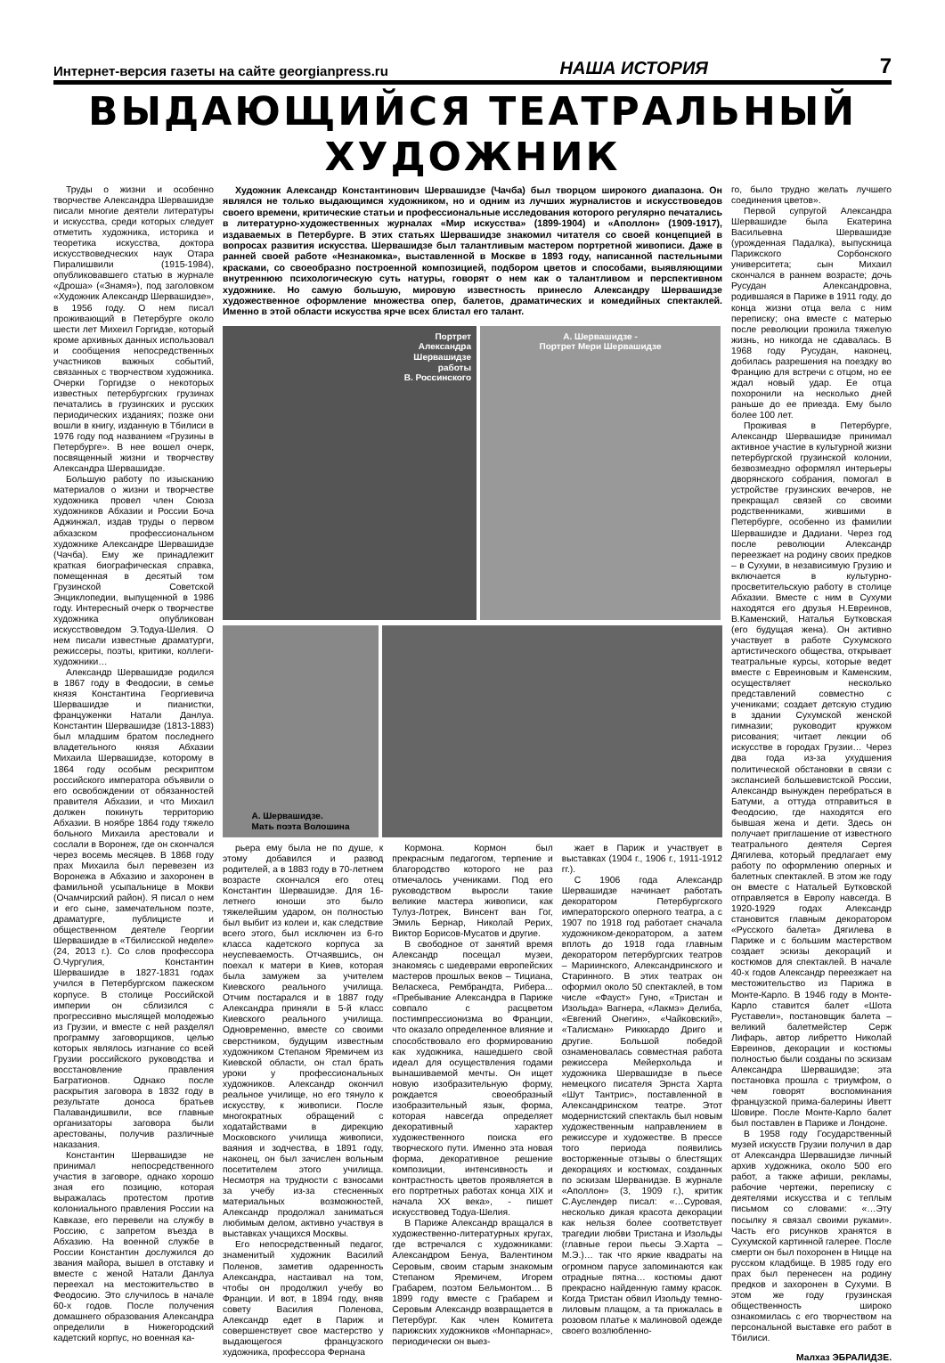Интернет-версия газеты на сайте georgianpress.ru НАША ИСТОРИЯ 7
ВЫДАЮЩИЙСЯ ТЕАТРАЛЬНЫЙ ХУДОЖНИК
Труды о жизни и особенно творчестве Александра Шервашидзе писали многие деятели литературы и искусства, среди которых следует отметить художника, историка и теоретика искусства, доктора искусствоведческих наук Отара Пиралишвили (1915-1984), опубликовавшего статью в журнале «Дроша» («Знамя»), под заголовком «Художник Александр Шервашидзе», в 1956 году. О нем писал проживающий в Петербурге около шести лет Михеил Горгидзе, который кроме архивных данных использовал и сообщения непосредственных участников важных событий, связанных с творчеством художника. Очерки Горгидзе о некоторых известных петербургских грузинах печатались в грузинских и русских периодических изданиях; позже они вошли в книгу, изданную в Тбилиси в 1976 году под названием «Грузины в Петербурге». В нее вошел очерк, посвященный жизни и творчеству Александра Шервашидзе.
Большую работу по изысканию материалов о жизни и творчестве художника провел член Союза художников Абхазии и России Боча Аджинжал, издав труды о первом абхазском профессиональном художнике Александре Шервашидзе (Чачба). Ему же принадлежит краткая биографическая справка, помещенная в десятый том Грузинской Советской Энциклопедии, выпущенной в 1986 году. Интересный очерк о творчестве художника опубликован искусствоведом Э.Тодуа-Шелия. О нем писали известные драматурги, режиссеры, поэты, критики, коллеги-художники…
Александр Шервашидзе родился в 1867 году в Феодосии, в семье князя Константина Георгиевича Шервашидзе и пианистки, француженки Натали Данлуа. Константин Шервашидзе (1813-1883) был младшим братом последнего владетельного князя Абхазии Михаила Шервашидзе, которому в 1864 году особым рескриптом российского императора объявили о его освобождении от обязанностей правителя Абхазии, и что Михаил должен покинуть территорию Абхазии. В ноябре 1864 году тяжело больного Михаила арестовали и сослали в Воронеж, где он скончался через восемь месяцев. В 1868 году прах Михаила был перевезен из Воронежа в Абхазию и захоронен в фамильной усыпальнице в Мокви (Очамчирский район). Я писал о нем и его сыне, замечательном поэте, драматурге, публицисте и общественном деятеле Георгии Шервашидзе в «Тбилисской неделе» (24, 2013 г.). Со слов профессора О.Чургулия, Константин Шервашидзе в 1827-1831 годах учился в Петербургском пажеском корпусе. В столице Российской империи он сблизился с прогрессивно мыслящей молодежью из Грузии, и вместе с ней разделял программу заговорщиков, целью которых являлось изгнание со всей Грузии российского руководства и восстановление правления Багратионов. Однако после раскрытия заговора в 1832 году в результате доноса братьев Палавандишвили, все главные организаторы заговора были арестованы, получив различные наказания.
Константин Шервашидзе не принимал непосредственного участия в заговоре, однако хорошо зная его позицию, которая выражалась протестом против колониального правления России на Кавказе, его перевели на службу в Россию, с запретом въезда в Абхазию. На военной службе в России Константин дослужился до звания майора, вышел в отставку и вместе с женой Натали Данлуа переехал на местожительство в Феодосию. Это случилось в начале 60-х годов. После получения домашнего образования Александра определили в Нижегородский кадетский корпус, но военная ка-
Художник Александр Константинович Шервашидзе (Чачба) был творцом широкого диапазона. Он являлся не только выдающимся художником, но и одним из лучших журналистов и искусствоведов своего времени, критические статьи и профессиональные исследования которого регулярно печатались в литературно-художественных журналах «Мир искусства» (1899-1904) и «Аполлон» (1909-1917), издаваемых в Петербурге. В этих статьях Шервашидзе знакомил читателя со своей концепцией в вопросах развития искусства. Шервашидзе был талантливым мастером портретной живописи. Даже в ранней своей работе «Незнакомка», выставленной в Москве в 1893 году, написанной пастельными красками, со своеобразно построенной композицией, подбором цветов и способами, выявляющими внутреннюю психологическую суть натуры, говорят о нем как о талантливом и перспективном художнике. Но самую большую, мировую известность принесло Александру Шервашидзе художественное оформление множества опер, балетов, драматических и комедийных спектаклей. Именно в этой области искусства ярче всех блистал его талант.
Портрет
Александра
Шервашидзе
работы
В. Россинского
А. Шервашидзе -
Портрет Мери Шервашидзе
А. Шервашидзе.
Мать поэта Волошина
рьера ему была не по душе, к этому добавился и развод родителей, а в 1883 году в 70-летнем возрасте скончался его отец Константин Шервашидзе. Для 16-летнего юноши это было тяжелейшим ударом, он полностью был выбит из колеи и, как следствие всего этого, был исключен из 6-го класса кадетского корпуса за неуспеваемость. Отчаявшись, он поехал к матери в Киев, которая была замужем за учителем Киевского реального училища. Отчим постарался и в 1887 году Александра приняли в 5-й класс Киевского реального училища. Одновременно, вместе со своими сверстником, будущим известным художником Степаном Яремичем из Киевской области, он стал брать уроки у профессиональных художников. Александр окончил реальное училище, но его тянуло к искусству, к живописи. После многократных обращений с ходатайствами в дирекцию Московского училища живописи, ваяния и зодчества, в 1891 году, наконец, он был зачислен вольным посетителем этого училища. Несмотря на трудности с взносами за учебу из-за стесненных материальных возможностей, Александр продолжал заниматься любимым делом, активно участвуя в выставках учащихся Москвы.
Его непосредственный педагог, знаменитый художник Василий Поленов, заметив одаренность Александра, настаивал на том, чтобы он продолжил учебу во Франции. И вот, в 1894 году, вняв совету Василия Поленова, Александр едет в Париж и совершенствует свое мастерство у выдающегося французского художника, профессора Фернана
Кормона. Кормон был прекрасным педагогом, терпение и благородство которого не раз отмечалось учениками. Под его руководством выросли такие великие мастера живописи, как Тулуз-Лотрек, Винсент ван Гог, Эмиль Бернар, Николай Рерих, Виктор Борисов-Мусатов и другие.
В свободное от занятий время Александр посещал музеи, знакомясь с шедеврами европейских мастеров прошлых веков – Тициана, Веласкеса, Рембрандта, Рибера... «Пребывание Александра в Париже совпало с расцветом постимпрессионизма во Франции, что оказало определенное влияние и способствовало его формированию как художника, нашедшего свой идеал для осуществления годами вынашиваемой мечты. Он ищет новую изобразительную форму, рождается своеобразный изобразительный язык, форма, которая навсегда определяет декоративный характер художественного поиска его творческого пути. Именно эта новая форма, декоративное решение композиции, интенсивность и контрастность цветов проявляется в его портретных работах конца XIX и начала XX века», - пишет искусствовед Тодуа-Шелия.
В Париже Александр вращался в художественно-литературных кругах, где встречался с художниками: Александром Бенуа, Валентином Серовым, своим старым знакомым Степаном Яремичем, Игорем Грабарем, поэтом Бельмонтом… В 1899 году вместе с Грабарем и Серовым Александр возвращается в Петербург. Как член Комитета парижских художников «Монпарнас», периодически он выез-
жает в Париж и участвует в выставках (1904 г., 1906 г., 1911-1912 гг.).
С 1906 года Александр Шервашидзе начинает работать декоратором Петербургского императорского оперного театра, а с 1907 по 1918 год работает сначала художником-декоратором, а затем вплоть до 1918 года главным декоратором петербургских театров – Мариинского, Александринского и Старинного. В этих театрах он оформил около 50 спектаклей, в том числе «Фауст» Гуно, «Тристан и Изольда» Вагнера, «Лакмэ» Делиба, «Евгений Онегин», «Чайковский», «Талисман» Рикккардо Дриго и другие. Большой победой ознаменовалась совместная работа режиссера Мейерхольда и художника Шервашидзе в пьесе немецкого писателя Эрнста Харта «Шут Тантрис», поставленной в Александринском театре. Этот модернистский спектакль был новым художественным направлением в режиссуре и художестве. В прессе того периода появились восторженные отзывы о блестящих декорациях и костюмах, созданных по эскизам Шерванидзе. В журнале «Аполлон» (3, 1909 г.), критик С.Ауслендер писал: «…Суровая, несколько дикая красота декорации как нельзя более соответствует трагедии любви Тристана и Изольды (главные герои пьесы Э.Харта – М.Э.)… так что яркие квадраты на огромном парусе запоминаются как отрадные пятна… костюмы дают прекрасно найденную гамму красок. Когда Тристан обвил Изольду темно-лиловым плащом, а та прижалась в розовом платье к малиновой одежде своего возлюбленно-
го, было трудно желать лучшего соединения цветов».
Первой супругой Александра Шервашидзе была Екатерина Васильевна Шервашидзе (урожденная Падалка), выпускница Парижского Сорбонского университета; сын Михаил скончался в раннем возрасте; дочь Русудан Александровна, родившаяся в Париже в 1911 году, до конца жизни отца вела с ним переписку; она вместе с матерью после революции прожила тяжелую жизнь, но никогда не сдавалась. В 1968 году Русудан, наконец, добилась разрешения на поездку во Францию для встречи с отцом, но ее ждал новый удар. Ее отца похоронили на несколько дней раньше до ее приезда. Ему было более 100 лет.
Проживая в Петербурге, Александр Шервашидзе принимал активное участие в культурной жизни петербургской грузинской колонии, безвозмездно оформлял интерьеры дворянского собрания, помогал в устройстве грузинских вечеров, не прекращал связей со своими родственниками, жившими в Петербурге, особенно из фамилии Шервашидзе и Дадиани. Через год после революции Александр переезжает на родину своих предков – в Сухуми, в независимую Грузию и включается в культурно-просветительскую работу в столице Абхазии. Вместе с ним в Сухуми находятся его друзья Н.Евреинов, В.Каменский, Наталья Бутковская (его будущая жена). Он активно участвует в работе Сухумского артистического общества, открывает театральные курсы, которые ведет вместе с Евреиновым и Каменским, осуществляет несколько представлений совместно с учениками; создает детскую студию в здании Сухумской женской гимназии; руководит кружком рисования; читает лекции об искусстве в городах Грузии… Через два года из-за ухудшения политической обстановки в связи с экспансией большевистской России, Александр вынужден перебраться в Батуми, а оттуда отправиться в Феодосию, где находятся его бывшая жена и дети. Здесь он получает приглашение от известного театрального деятеля Сергея Дягилева, который предлагает ему работу по оформлению оперных и балетных спектаклей. В этом же году он вместе с Натальей Бутковской отправляется в Европу навсегда. В 1920-1929 годах Александр становится главным декоратором «Русского балета» Дягилева в Париже и с большим мастерством создает эскизы декораций и костюмов для спектаклей. В начале 40-х годов Александр переезжает на местожительство из Парижа в Монте-Карло. В 1946 году в Монте-Карло ставится балет «Шота Руставели», постановщик балета – великий балетмейстер Серж Лифарь, автор либретто Николай Евреинов, декорации и костюмы полностью были созданы по эскизам Александра Шервашидзе; эта постановка прошла с триумфом, о чем говорят воспоминания французской прима-балерины Иветт Шовире. После Монте-Карло балет был поставлен в Париже и Лондоне.
В 1958 году Государственный музей искусств Грузии получил в дар от Александра Шервашидзе личный архив художника, около 500 его работ, а также афиши, рекламы, рабочие чертежи, переписку с деятелями искусства и с теплым письмом со словами: «…Эту посылку я связал своими руками». Часть его рисунков хранятся в Сухумской картинной галерее. После смерти он был похоронен в Ницце на русском кладбище. В 1985 году его прах был перенесен на родину предков и захоронен в Сухуми. В этом же году грузинская общественность широко ознакомилась с его творчеством на персональной выставке его работ в Тбилиси.
Малхаз ЭБРАЛИДЗЕ.